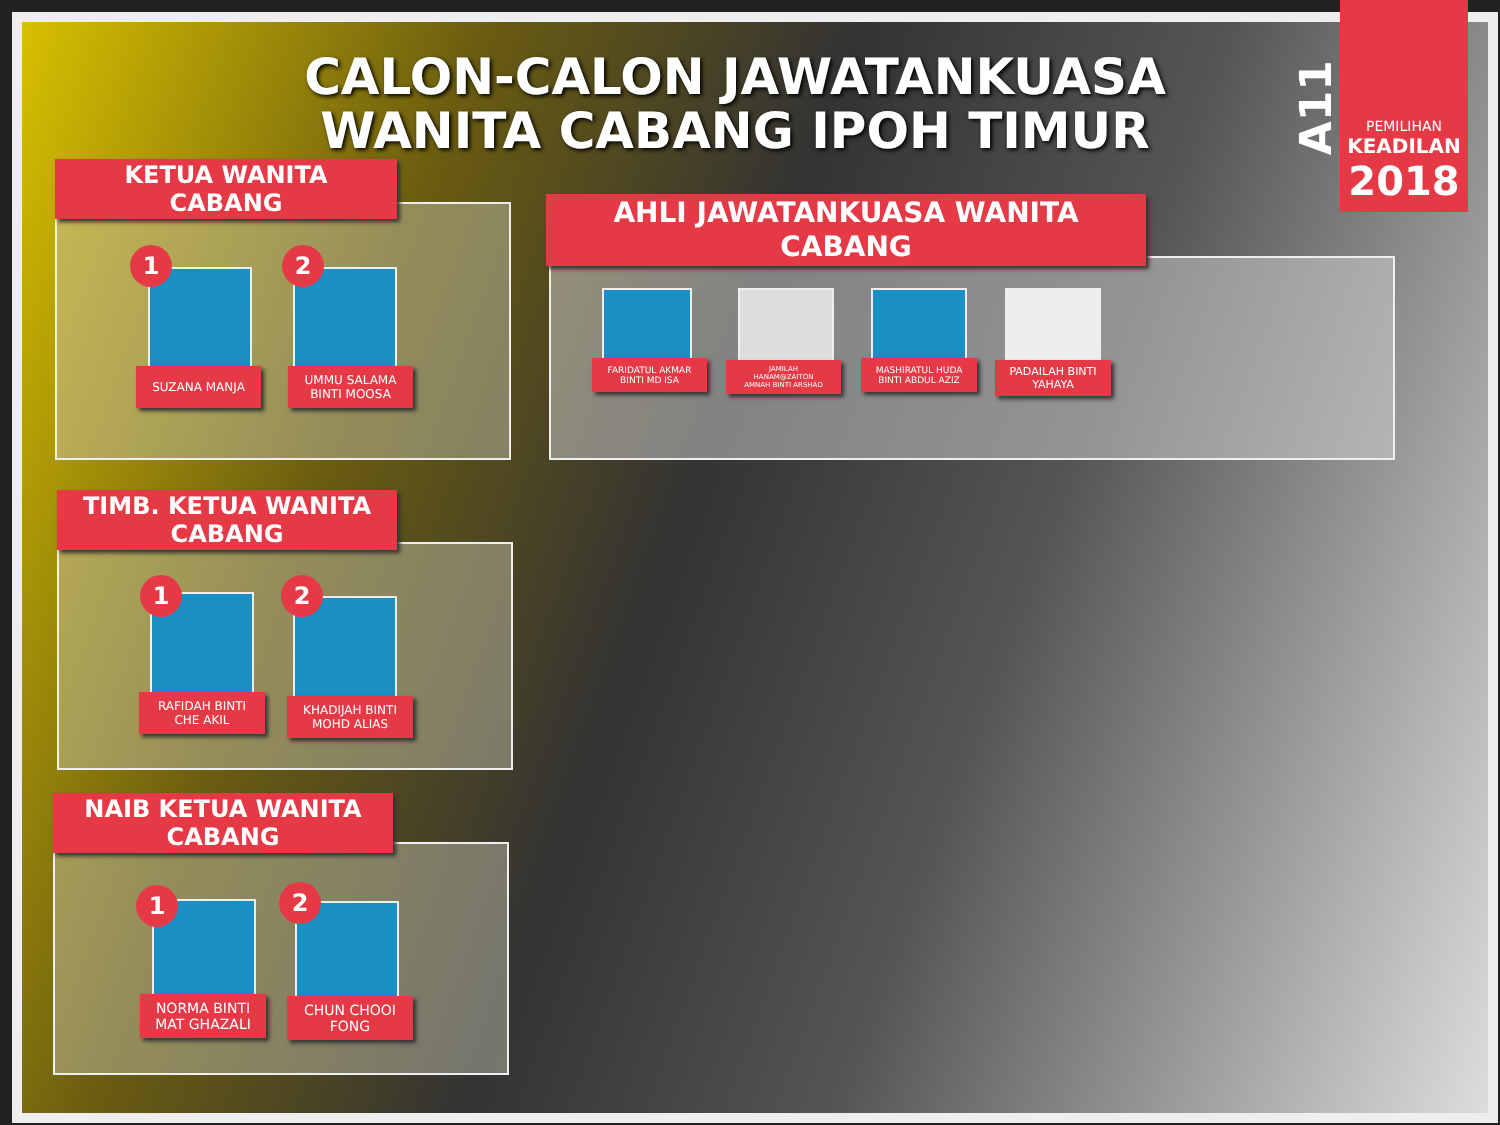CALON-CALON JAWATANKUASA WANITA CABANG IPOH TIMUR
A11
PEMILIHAN
KEADILAN
2018
KETUA WANITA
CABANG
1
SUZANA MANJA
2
UMMU SALAMA
BINTI MOOSA
TIMB. KETUA WANITA
CABANG
1
RAFIDAH BINTI
CHE AKIL
2
KHADIJAH BINTI
MOHD ALIAS
NAIB KETUA WANITA
CABANG
1
NORMA BINTI
MAT GHAZALI
2
CHUN CHOOI
FONG
AHLI JAWATANKUASA WANITA
CABANG
FARIDATUL AKMAR
BINTI MD ISA
JAMILAH
HANAM@ZAITON
AMNAH BINTI ARSHAD
MASHIRATUL HUDA
BINTI ABDUL AZIZ
PADAILAH BINTI
YAHAYA